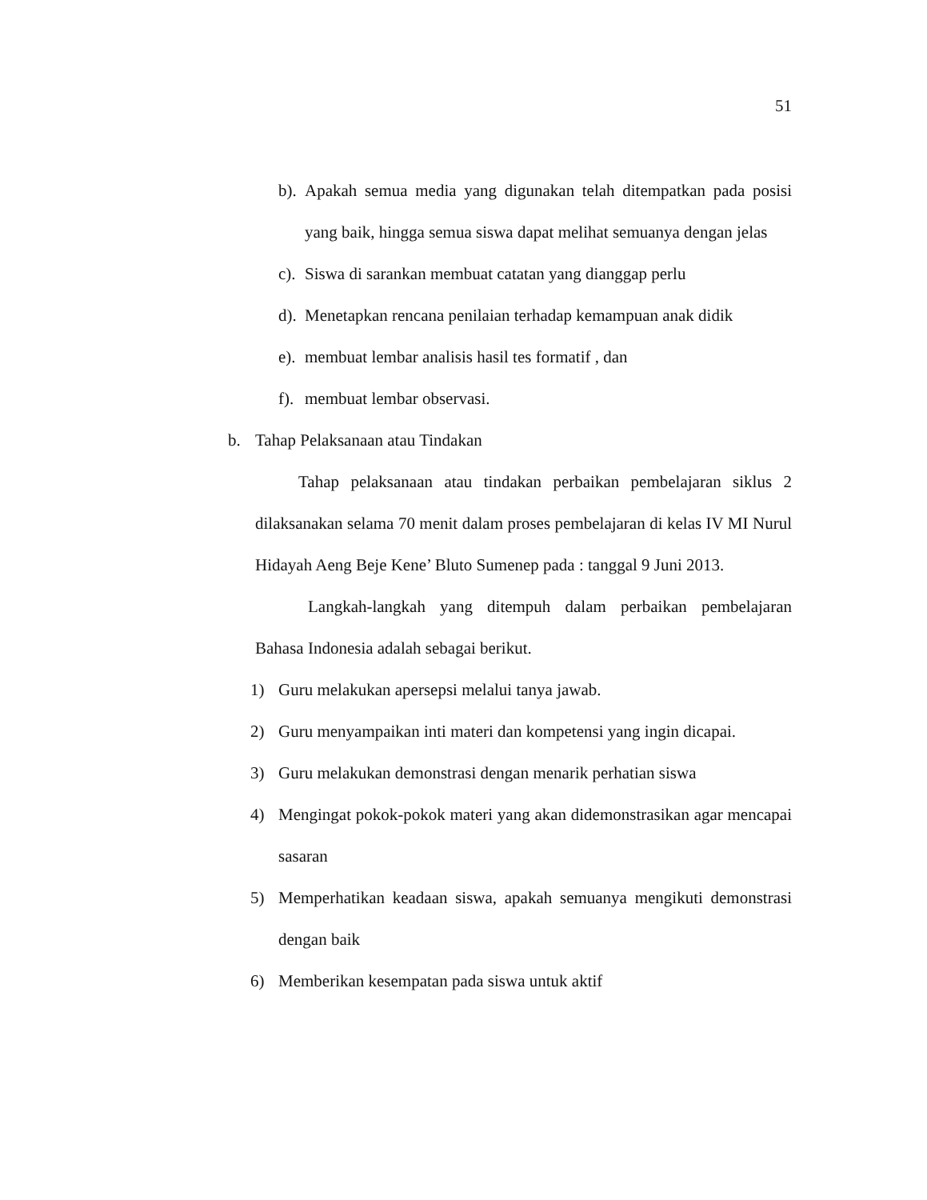51
b). Apakah semua media yang digunakan telah ditempatkan pada posisi yang baik, hingga semua siswa dapat melihat semuanya dengan jelas
c). Siswa di sarankan membuat catatan yang dianggap perlu
d). Menetapkan rencana penilaian terhadap kemampuan anak didik
e). membuat lembar analisis hasil tes formatif , dan
f). membuat lembar observasi.
b. Tahap Pelaksanaan atau Tindakan
Tahap pelaksanaan atau tindakan perbaikan pembelajaran siklus 2 dilaksanakan selama 70 menit dalam proses pembelajaran di kelas IV MI Nurul Hidayah Aeng Beje Kene’ Bluto Sumenep pada : tanggal 9 Juni 2013.
Langkah-langkah yang ditempuh dalam perbaikan pembelajaran Bahasa Indonesia adalah sebagai berikut.
1) Guru melakukan apersepsi melalui tanya jawab.
2) Guru menyampaikan inti materi dan kompetensi yang ingin dicapai.
3) Guru melakukan demonstrasi dengan menarik perhatian siswa
4) Mengingat pokok-pokok materi yang akan didemonstrasikan agar mencapai sasaran
5) Memperhatikan keadaan siswa, apakah semuanya mengikuti demonstrasi dengan baik
6) Memberikan kesempatan pada siswa untuk aktif